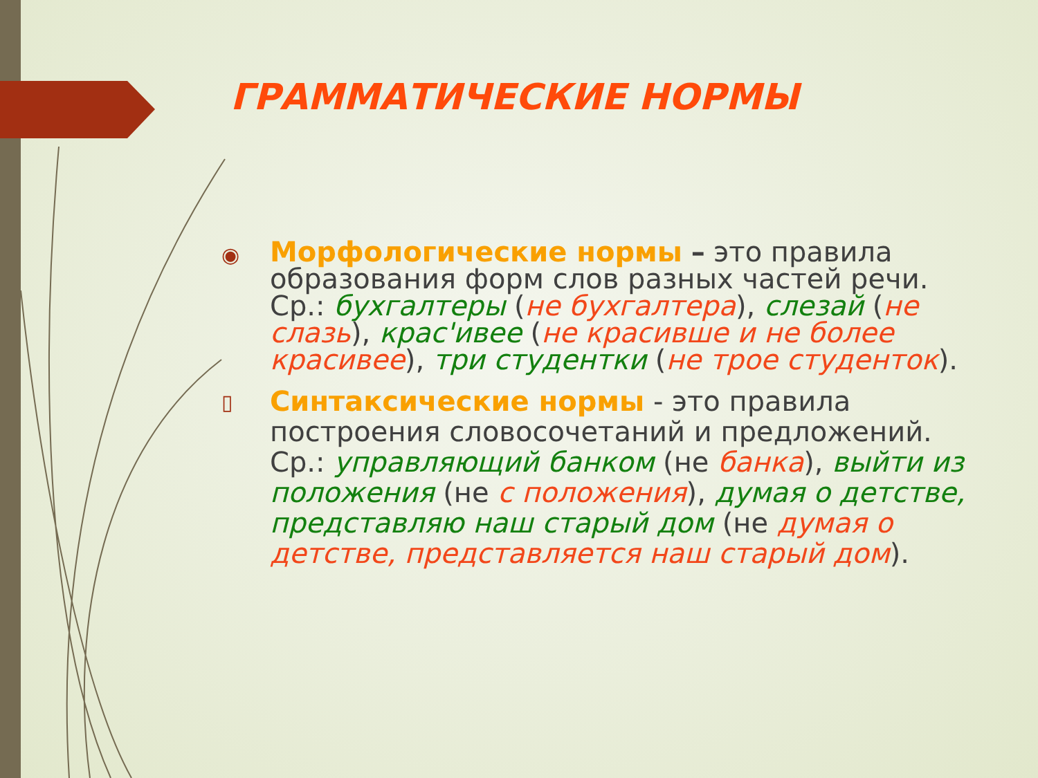ГРАММАТИЧЕСКИЕ НОРМЫ
◉
Морфологические нормы – это правила образования форм слов разных частей речи. Ср.: бухгалтеры (не бухгалтера), слезай (не слазь), крас'ивее (не красивше и не более красивее), три студентки (не трое студенток).
▯
Синтаксические нормы - это правила построения словосочетаний и предложений. Ср.: управляющий банком (не банка), выйти из положения (не с положения), думая о детстве, представляю наш старый дом (не думая о детстве, представляется наш старый дом).